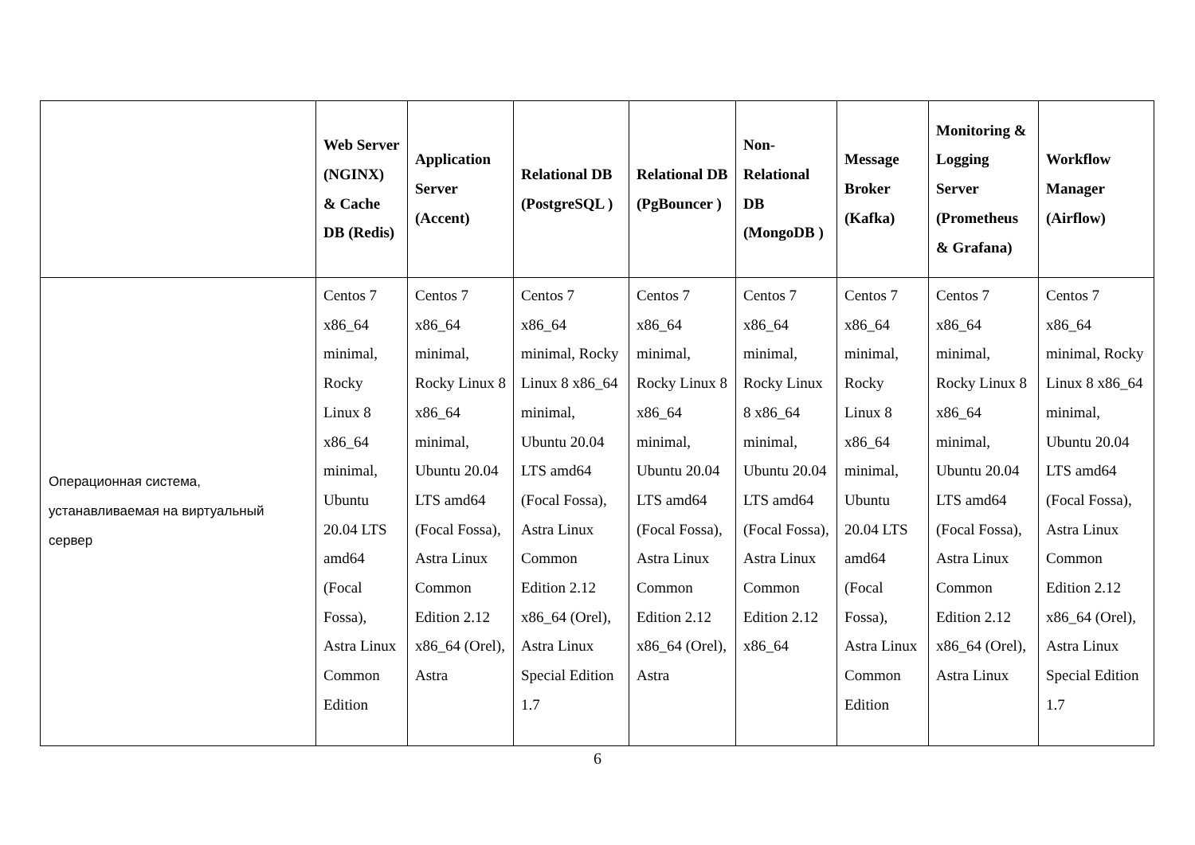| | Web Server (NGINX) & Cache DB (Redis) | Application Server (Accent) | Relational DB (PostgreSQL ) | Relational DB (PgBouncer ) | Non-Relational DB (MongoDB ) | Message Broker (Kafka) | Monitoring & Logging Server (Prometheus & Grafana) | Workflow Manager (Airflow) |
| --- | --- | --- | --- | --- | --- | --- | --- | --- |
| Операционная система, устанавливаемая на виртуальный сервер | Centos 7 x86_64 minimal, Rocky Linux 8 x86_64 minimal, Ubuntu 20.04 LTS amd64 (Focal Fossa), Astra Linux Common Edition | Centos 7 x86_64 minimal, Rocky Linux 8 x86_64 minimal, Ubuntu 20.04 LTS amd64 (Focal Fossa), Astra Linux Common Edition 2.12 x86_64 (Orel), Astra | Centos 7 x86_64 minimal, Rocky Linux 8 x86_64 minimal, Ubuntu 20.04 LTS amd64 (Focal Fossa), Astra Linux Common Edition 2.12 x86_64 (Orel), Astra Linux Special Edition 1.7 | Centos 7 x86_64 minimal, Rocky Linux 8 x86_64 minimal, Ubuntu 20.04 LTS amd64 (Focal Fossa), Astra Linux Common Edition 2.12 x86_64 (Orel), Astra | Centos 7 x86_64 minimal, Rocky Linux 8 x86_64 minimal, Ubuntu 20.04 LTS amd64 (Focal Fossa), Astra Linux Common Edition 2.12 x86_64 | Centos 7 x86_64 minimal, Rocky Linux 8 x86_64 minimal, Ubuntu 20.04 LTS amd64 (Focal Fossa), Astra Linux Common Edition | Centos 7 x86_64 minimal, Rocky Linux 8 x86_64 minimal, Ubuntu 20.04 LTS amd64 (Focal Fossa), Astra Linux Common Edition 2.12 x86_64 (Orel), Astra Linux | Centos 7 x86_64 minimal, Rocky Linux 8 x86_64 minimal, Ubuntu 20.04 LTS amd64 (Focal Fossa), Astra Linux Common Edition 2.12 x86_64 (Orel), Astra Linux Special Edition 1.7 |
6